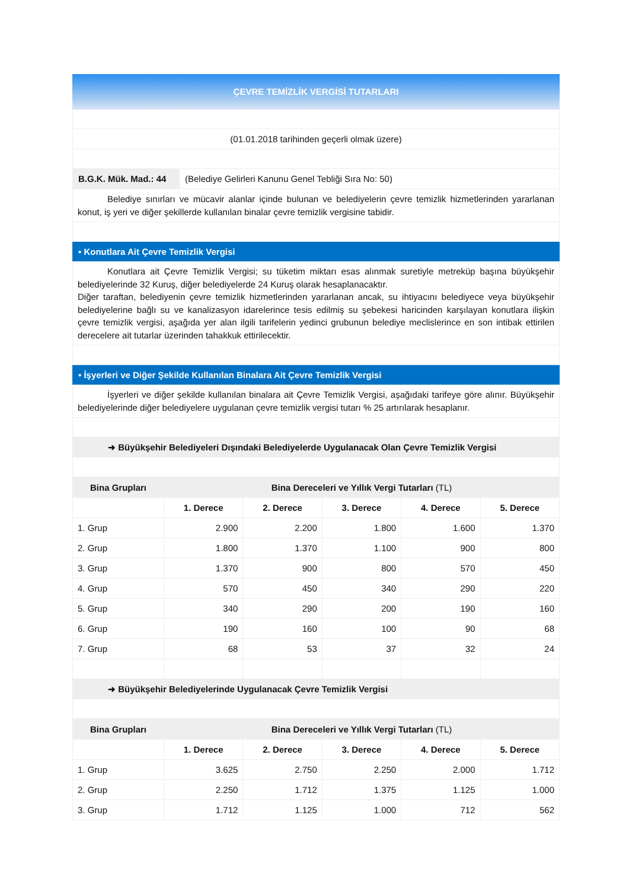ÇEVRE TEMİZLİK VERGİSİ TUTARLARI
(01.01.2018 tarihinden geçerli olmak üzere)
B.G.K. Mük. Mad.: 44 (Belediye Gelirleri Kanunu Genel Tebliği Sıra No: 50)
Belediye sınırları ve mücavir alanlar içinde bulunan ve belediyelerin çevre temizlik hizmetlerinden yararlanan konut, iş yeri ve diğer şekillerde kullanılan binalar çevre temizlik vergisine tabidir.
• Konutlara Ait Çevre Temizlik Vergisi
Konutlara ait Çevre Temizlik Vergisi; su tüketim miktarı esas alınmak suretiyle metreküp başına büyükşehir belediyelerinde 32 Kuruş, diğer belediyelerde 24 Kuruş olarak hesaplanacaktır.
Diğer taraftan, belediyenin çevre temizlik hizmetlerinden yararlanan ancak, su ihtiyacını belediyece veya büyükşehir belediyelerine bağlı su ve kanalizasyon idarelerince tesis edilmiş su şebekesi haricinden karşılayan konutlara ilişkin çevre temizlik vergisi, aşağıda yer alan ilgili tarifelerin yedinci grubunun belediye meclislerince en son intibak ettirilen derecelere ait tutarlar üzerinden tahakkuk ettirilecektir.
• İşyerleri ve Diğer Şekilde Kullanılan Binalara Ait Çevre Temizlik Vergisi
İşyerleri ve diğer şekilde kullanılan binalara ait Çevre Temizlik Vergisi, aşağıdaki tarifeye göre alınır. Büyükşehir belediyelerinde diğer belediyelere uygulanan çevre temizlik vergisi tutarı % 25 artırılarak hesaplanır.
➜ Büyükşehir Belediyeleri Dışındaki Belediyelerde Uygulanacak Olan Çevre Temizlik Vergisi
| Bina Grupları | Bina Dereceleri ve Yıllık Vergi Tutarları (TL) | | | | |
| --- | --- | --- | --- | --- | --- |
| | 1. Derece | 2. Derece | 3. Derece | 4. Derece | 5. Derece |
| 1. Grup | 2.900 | 2.200 | 1.800 | 1.600 | 1.370 |
| 2. Grup | 1.800 | 1.370 | 1.100 | 900 | 800 |
| 3. Grup | 1.370 | 900 | 800 | 570 | 450 |
| 4. Grup | 570 | 450 | 340 | 290 | 220 |
| 5. Grup | 340 | 290 | 200 | 190 | 160 |
| 6. Grup | 190 | 160 | 100 | 90 | 68 |
| 7. Grup | 68 | 53 | 37 | 32 | 24 |
➜ Büyükşehir Belediyelerinde Uygulanacak Çevre Temizlik Vergisi
| Bina Grupları | Bina Dereceleri ve Yıllık Vergi Tutarları (TL) | | | | |
| --- | --- | --- | --- | --- | --- |
| | 1. Derece | 2. Derece | 3. Derece | 4. Derece | 5. Derece |
| 1. Grup | 3.625 | 2.750 | 2.250 | 2.000 | 1.712 |
| 2. Grup | 2.250 | 1.712 | 1.375 | 1.125 | 1.000 |
| 3. Grup | 1.712 | 1.125 | 1.000 | 712 | 562 |